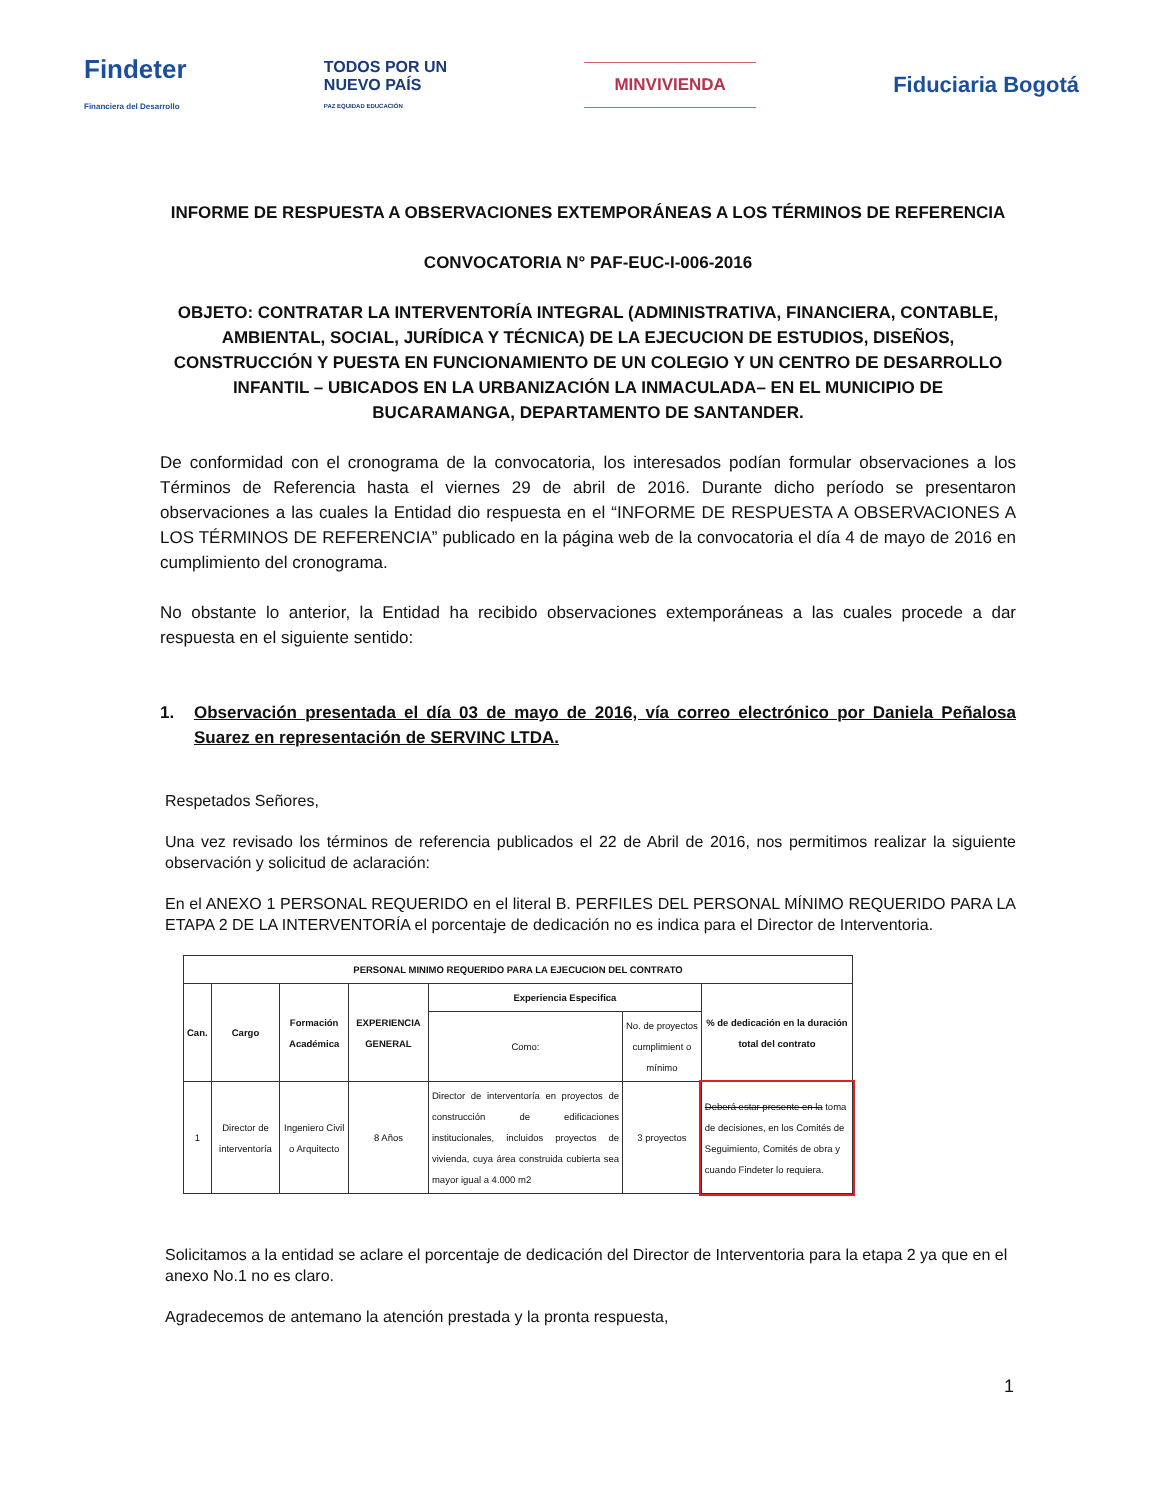Findeter
Financiera del Desarrollo
TODOS POR UN
NUEVO PAÍS
PAZ EQUIDAD EDUCACIÓN
MINVIVIENDA
Fiduciaria Bogotá
INFORME DE RESPUESTA A OBSERVACIONES EXTEMPORÁNEAS A LOS TÉRMINOS DE REFERENCIA
CONVOCATORIA N° PAF-EUC-I-006-2016
OBJETO: CONTRATAR LA INTERVENTORÍA INTEGRAL (ADMINISTRATIVA, FINANCIERA, CONTABLE, AMBIENTAL, SOCIAL, JURÍDICA Y TÉCNICA) DE LA EJECUCION DE ESTUDIOS, DISEÑOS, CONSTRUCCIÓN Y PUESTA EN FUNCIONAMIENTO DE UN COLEGIO Y UN CENTRO DE DESARROLLO INFANTIL – UBICADOS EN LA URBANIZACIÓN LA INMACULADA– EN EL MUNICIPIO DE BUCARAMANGA, DEPARTAMENTO DE SANTANDER.
De conformidad con el cronograma de la convocatoria, los interesados podían formular observaciones a los Términos de Referencia hasta el viernes 29 de abril de 2016. Durante dicho período se presentaron observaciones a las cuales la Entidad dio respuesta en el “INFORME DE RESPUESTA A OBSERVACIONES A LOS TÉRMINOS DE REFERENCIA” publicado en la página web de la convocatoria el día 4 de mayo de 2016 en cumplimiento del cronograma.
No obstante lo anterior, la Entidad ha recibido observaciones extemporáneas a las cuales procede a dar respuesta en el siguiente sentido:
1. Observación presentada el día 03 de mayo de 2016, vía correo electrónico por Daniela Peñalosa Suarez en representación de SERVINC LTDA.
Respetados Señores,
Una vez revisado los términos de referencia publicados el 22 de Abril de 2016, nos permitimos realizar la siguiente observación y solicitud de aclaración:
En el ANEXO 1 PERSONAL REQUERIDO en el literal B. PERFILES DEL PERSONAL MÍNIMO REQUERIDO PARA LA ETAPA 2 DE LA INTERVENTORÍA el porcentaje de dedicación no es indica para el Director de Interventoria.
| PERSONAL MINIMO REQUERIDO PARA LA EJECUCION DEL CONTRATO | | | | | | |
| --- | --- | --- | --- | --- | --- | --- |
| Can. | Cargo | Formación Académica | EXPERIENCIA GENERAL | Experiencia Especifica | | % de dedicación en la duración total del contrato |
| | | | | Como: | No. de proyectos cumplimient o mínimo | |
| 1 | Director de interventoría | Ingeniero Civil o Arquitecto | 8 Años | Director de interventoría en proyectos de construcción de edificaciones institucionales, incluidos proyectos de vivienda, cuya área construida cubierta sea mayor igual a 4.000 m2 | 3 proyectos | Deberá estar presente en la toma de decisiones, en los Comités de Seguimiento, Comités de obra y cuando Findeter lo requiera. |
Solicitamos a la entidad se aclare el porcentaje de dedicación del Director de Interventoria para la etapa 2 ya que en el
anexo No.1 no es claro.
Agradecemos de antemano la atención prestada y la pronta respuesta,
1